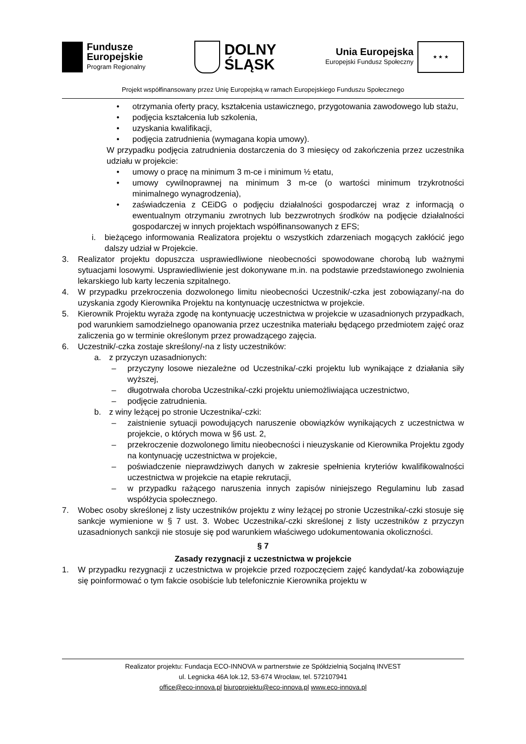Fundusze
Europejskie
Program Regionalny
DOLNY
ŚLĄSK
Unia Europejska
Europejski Fundusz Społeczny
★ ★ ★
Projekt współfinansowany przez Unię Europejską w ramach Europejskiego Funduszu Społecznego
• otrzymania oferty pracy, kształcenia ustawicznego, przygotowania zawodowego lub stażu,
• podjęcia kształcenia lub szkolenia,
• uzyskania kwalifikacji,
• podjęcia zatrudnienia (wymagana kopia umowy).
W przypadku podjęcia zatrudnienia dostarczenia do 3 miesięcy od zakończenia przez uczestnika udziału w projekcie:
• umowy o pracę na minimum 3 m-ce i minimum ½ etatu,
• umowy cywilnoprawnej na minimum 3 m-ce (o wartości minimum trzykrotności minimalnego wynagrodzenia),
• zaświadczenia z CEiDG o podjęciu działalności gospodarczej wraz z informacją o ewentualnym otrzymaniu zwrotnych lub bezzwrotnych środków na podjęcie działalności gospodarczej w innych projektach współfinansowanych z EFS;
i. bieżącego informowania Realizatora projektu o wszystkich zdarzeniach mogących zakłócić jego dalszy udział w Projekcie.
3. Realizator projektu dopuszcza usprawiedliwione nieobecności spowodowane chorobą lub ważnymi sytuacjami losowymi. Usprawiedliwienie jest dokonywane m.in. na podstawie przedstawionego zwolnienia lekarskiego lub karty leczenia szpitalnego.
4. W przypadku przekroczenia dozwolonego limitu nieobecności Uczestnik/-czka jest zobowiązany/-na do uzyskania zgody Kierownika Projektu na kontynuację uczestnictwa w projekcie.
5. Kierownik Projektu wyraża zgodę na kontynuację uczestnictwa w projekcie w uzasadnionych przypadkach, pod warunkiem samodzielnego opanowania przez uczestnika materiału będącego przedmiotem zajęć oraz zaliczenia go w terminie określonym przez prowadzącego zajęcia.
6. Uczestnik/-czka zostaje skreślony/-na z listy uczestników:
a. z przyczyn uzasadnionych:
– przyczyny losowe niezależne od Uczestnika/-czki projektu lub wynikające z działania siły wyższej,
– długotrwała choroba Uczestnika/-czki projektu uniemożliwiająca uczestnictwo,
– podjęcie zatrudnienia.
b. z winy leżącej po stronie Uczestnika/-czki:
– zaistnienie sytuacji powodujących naruszenie obowiązków wynikających z uczestnictwa w projekcie, o których mowa w §6 ust. 2,
– przekroczenie dozwolonego limitu nieobecności i nieuzyskanie od Kierownika Projektu zgody na kontynuację uczestnictwa w projekcie,
– poświadczenie nieprawdziwych danych w zakresie spełnienia kryteriów kwalifikowalności uczestnictwa w projekcie na etapie rekrutacji,
– w przypadku rażącego naruszenia innych zapisów niniejszego Regulaminu lub zasad współżycia społecznego.
7. Wobec osoby skreślonej z listy uczestników projektu z winy leżącej po stronie Uczestnika/-czki stosuje się sankcje wymienione w § 7 ust. 3. Wobec Uczestnika/-czki skreślonej z listy uczestników z przyczyn uzasadnionych sankcji nie stosuje się pod warunkiem właściwego udokumentowania okoliczności.
§ 7
Zasady rezygnacji z uczestnictwa w projekcie
1. W przypadku rezygnacji z uczestnictwa w projekcie przed rozpoczęciem zajęć kandydat/-ka zobowiązuje się poinformować o tym fakcie osobiście lub telefonicznie Kierownika projektu w
Realizator projektu: Fundacja ECO-INNOVA w partnerstwie ze Spółdzielnią Socjalną INVEST
ul. Legnicka 46A lok.12, 53-674 Wrocław, tel. 572107941
office@eco-innova.pl biuroprojektu@eco-innova.pl www.eco-innova.pl